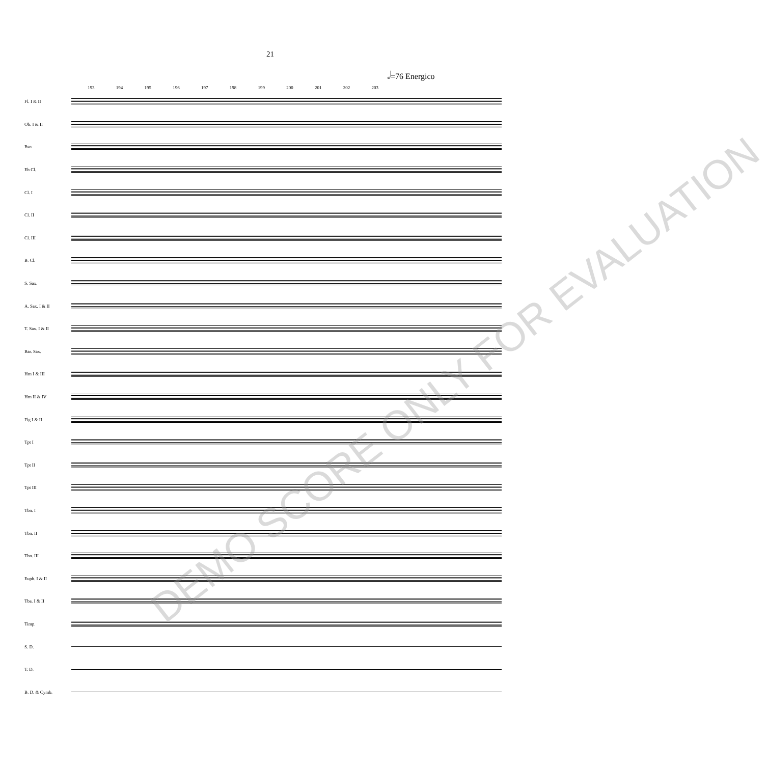21
𝅗𝅥=76 Energico
193 194 195 196 197 198 199 200 201 202 203
Fl. I & II
Ob. I & II
Bsn
Eb Cl.
Cl. I
Cl. II
Cl. III
B. Cl.
S. Sax.
A. Sax. I & II
T. Sax. I & II
Bar. Sax.
Hrn I & III
Hrn II & IV
Flg I & II
Tpt I
Tpt II
Tpt III
Tbn. I
Tbn. II
Tbn. III
Euph. I & II
Tba. I & II
Timp.
S. D.
T. D.
B. D. & Cymb.
DEMO SCORE ONLY FOR EVALUATION